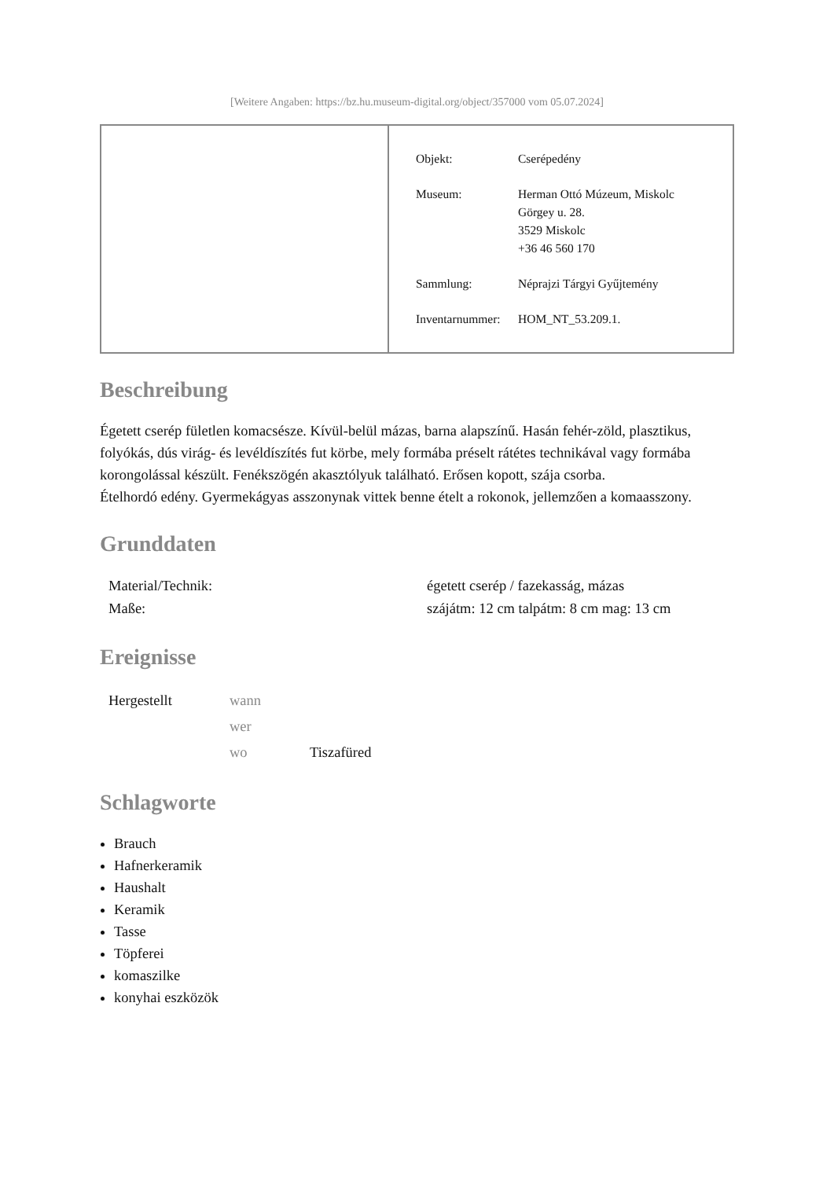[Weitere Angaben: https://bz.hu.museum-digital.org/object/357000 vom 05.07.2024]
| Objekt: | Cserépedény |
| Museum: | Herman Ottó Múzeum, Miskolc Görgey u. 28. 3529 Miskolc +36 46 560 170 |
| Sammlung: | Néprajzi Tárgyi Gyűjtemény |
| Inventarnummer: | HOM_NT_53.209.1. |
Beschreibung
Égetett cserép fületlen komacsésze. Kívül-belül mázas, barna alapszínű. Hasán fehér-zöld, plasztikus, folyókás, dús virág- és levéldíszítés fut körbe, mely formába préselt rátétes technikával vagy formába korongolással készült. Fenékszögén akasztólyuk található. Erősen kopott, szája csorba.
Ételhordó edény. Gyermekágyas asszonynak vittek benne ételt a rokonok, jellemzően a komaasszony.
Grunddaten
| Material/Technik: | égetett cserép / fazekasság, mázas |
| Maße: | szájátm: 12 cm talpátm: 8 cm mag: 13 cm |
Ereignisse
| Hergestellt | wann | |
| | wer | |
| | wo | Tiszafüred |
Schlagworte
Brauch
Hafnerkeramik
Haushalt
Keramik
Tasse
Töpferei
komaszilke
konyhai eszközök